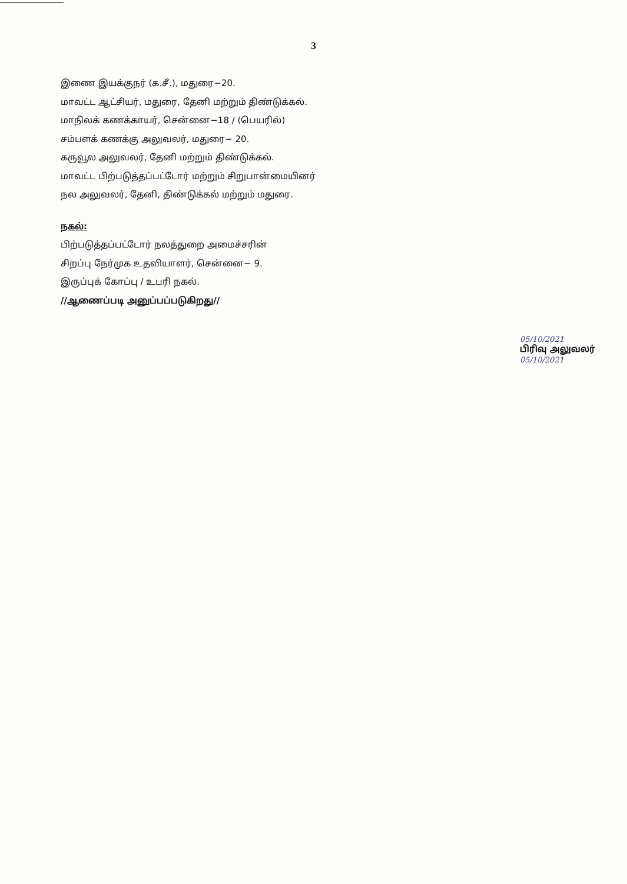3
இணை இயக்குநர் (க.சீ.), மதுரை−20.
மாவட்ட ஆட்சியர், மதுரை, தேனி மற்றும் திண்டுக்கல்.
மாநிலக் கணக்காயர், சென்னை−18 / (பெயரில்)
சம்பளக் கணக்கு அலுவலர், மதுரை− 20.
கருவூல அலுவலர், தேனி மற்றும் திண்டுக்கல்.
மாவட்ட பிற்படுத்தப்பட்டோர் மற்றும் சிறுபான்மையினர்
நல அலுவலர், தேனி, திண்டுக்கல் மற்றும் மதுரை.
நகல்:
பிற்படுத்தப்பட்டோர் நலத்துறை அமைச்சரின்
சிறப்பு நேர்முக உதவியாளர், சென்னை− 9.
இருப்புக் கோப்பு / உபரி நகல்.
//ஆணைப்படி அனுப்பப்படுகிறது//
05/10/2021
பிரிவு அலுவலர்
05/10/2021